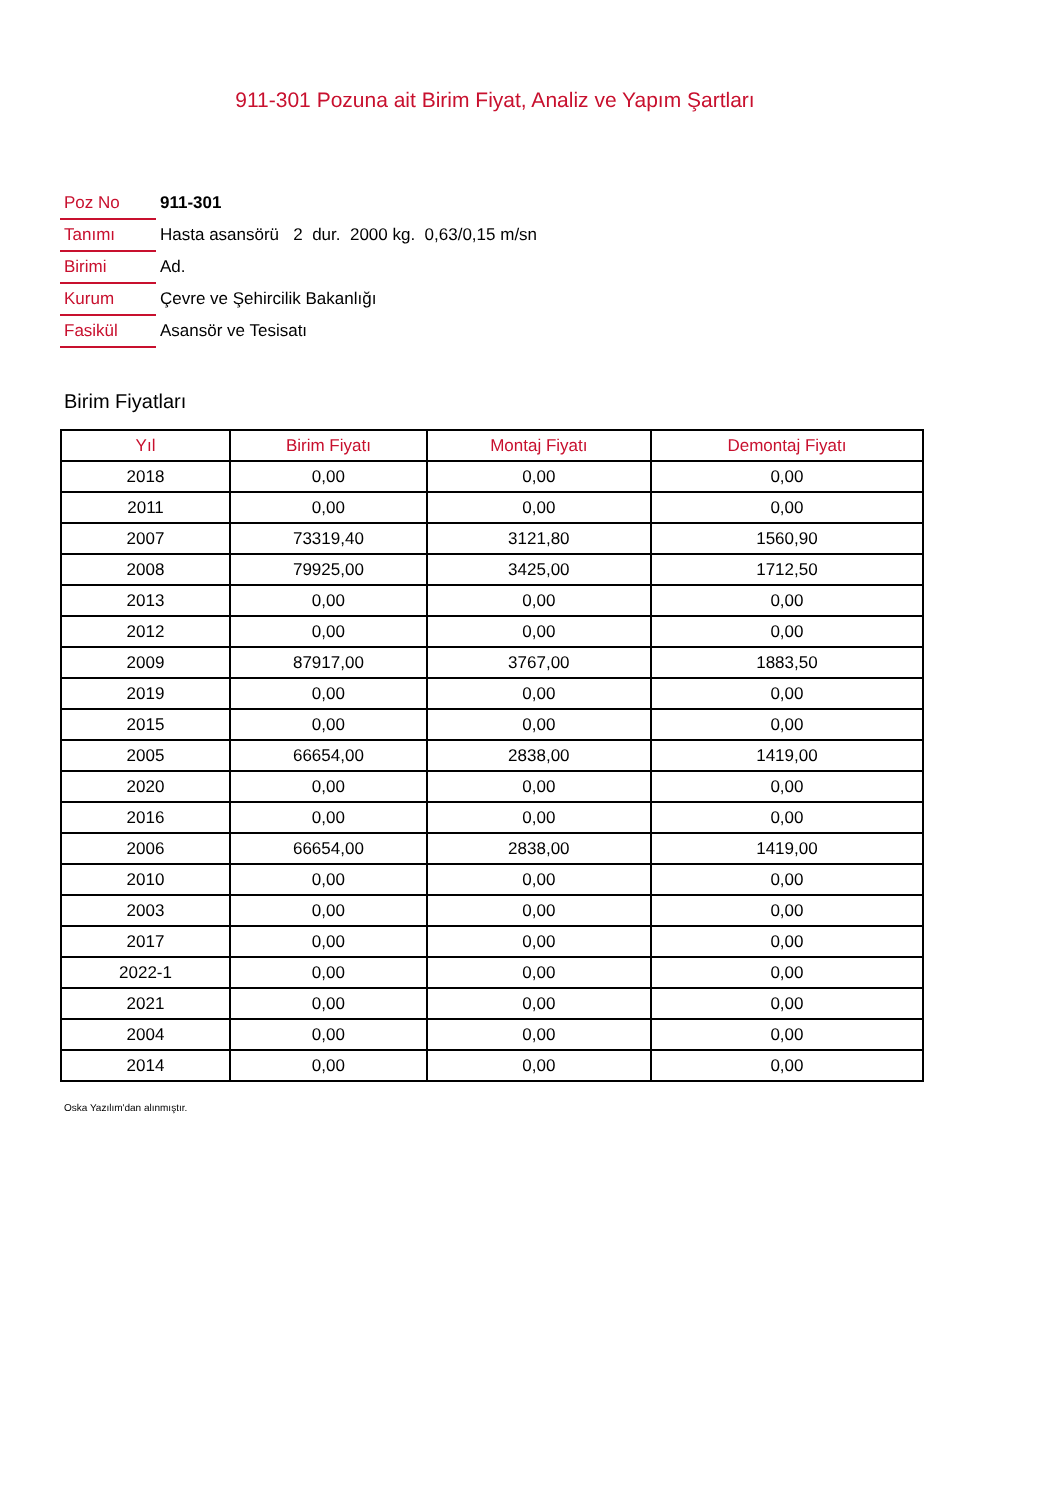911-301 Pozuna ait Birim Fiyat, Analiz ve Yapım Şartları
| Poz No | 911-301 |
| Tanımı | Hasta asansörü 2 dur. 2000 kg. 0,63/0,15 m/sn |
| Birimi | Ad. |
| Kurum | Çevre ve Şehircilik Bakanlığı |
| Fasikül | Asansör ve Tesisatı |
Birim Fiyatları
| Yıl | Birim Fiyatı | Montaj Fiyatı | Demontaj Fiyatı |
| --- | --- | --- | --- |
| 2018 | 0,00 | 0,00 | 0,00 |
| 2011 | 0,00 | 0,00 | 0,00 |
| 2007 | 73319,40 | 3121,80 | 1560,90 |
| 2008 | 79925,00 | 3425,00 | 1712,50 |
| 2013 | 0,00 | 0,00 | 0,00 |
| 2012 | 0,00 | 0,00 | 0,00 |
| 2009 | 87917,00 | 3767,00 | 1883,50 |
| 2019 | 0,00 | 0,00 | 0,00 |
| 2015 | 0,00 | 0,00 | 0,00 |
| 2005 | 66654,00 | 2838,00 | 1419,00 |
| 2020 | 0,00 | 0,00 | 0,00 |
| 2016 | 0,00 | 0,00 | 0,00 |
| 2006 | 66654,00 | 2838,00 | 1419,00 |
| 2010 | 0,00 | 0,00 | 0,00 |
| 2003 | 0,00 | 0,00 | 0,00 |
| 2017 | 0,00 | 0,00 | 0,00 |
| 2022-1 | 0,00 | 0,00 | 0,00 |
| 2021 | 0,00 | 0,00 | 0,00 |
| 2004 | 0,00 | 0,00 | 0,00 |
| 2014 | 0,00 | 0,00 | 0,00 |
Oska Yazılım'dan alınmıştır.